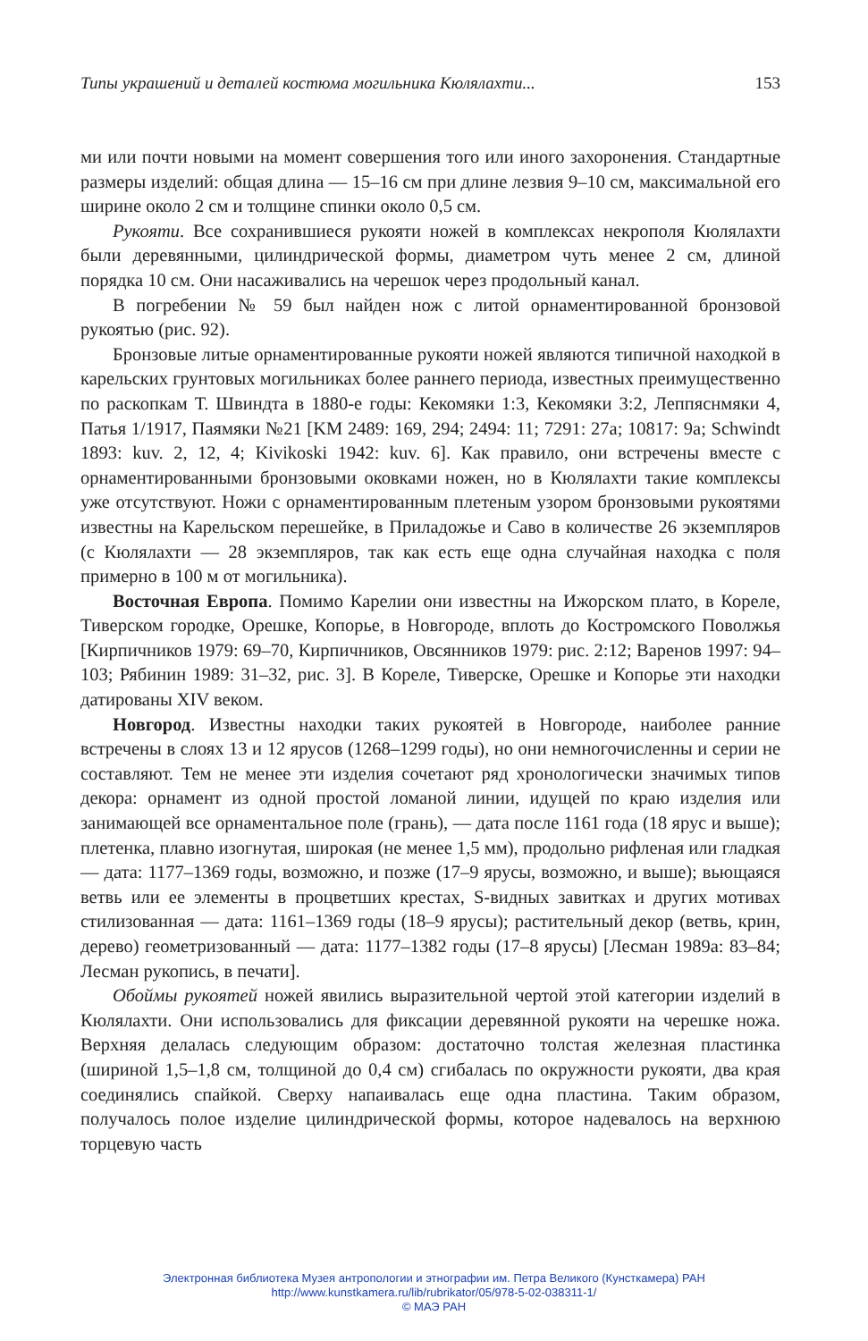Типы украшений и деталей костюма могильника Кюлялахти... 153
ми или почти новыми на момент совершения того или иного захоронения. Стандартные размеры изделий: общая длина — 15–16 см при длине лезвия 9–10 см, максимальной его ширине около 2 см и толщине спинки около 0,5 см.
Рукояти. Все сохранившиеся рукояти ножей в комплексах некрополя Кюлялахти были деревянными, цилиндрической формы, диаметром чуть менее 2 см, длиной порядка 10 см. Они насаживались на черешок через продольный канал.
В погребении № 59 был найден нож с литой орнаментированной бронзовой рукоятью (рис. 92).
Бронзовые литые орнаментированные рукояти ножей являются типичной находкой в карельских грунтовых могильниках более раннего периода, известных преимущественно по раскопкам Т. Швиндта в 1880-е годы: Кекомяки 1:3, Кекомяки 3:2, Леппяснмяки 4, Патья 1/1917, Паямяки №21 [KM 2489: 169, 294; 2494: 11; 7291: 27a; 10817: 9a; Schwindt 1893: kuv. 2, 12, 4; Kivikoski 1942: kuv. 6]. Как правило, они встречены вместе с орнаментированными бронзовыми оковками ножен, но в Кюлялахти такие комплексы уже отсутствуют. Ножи с орнаментированным плетеным узором бронзовыми рукоятями известны на Карельском перешейке, в Приладожье и Саво в количестве 26 экземпляров (с Кюлялахти — 28 экземпляров, так как есть еще одна случайная находка с поля примерно в 100 м от могильника).
Восточная Европа. Помимо Карелии они известны на Ижорском плато, в Кореле, Тиверском городке, Орешке, Копорье, в Новгороде, вплоть до Костромского Поволжья [Кирпичников 1979: 69–70, Кирпичников, Овсянников 1979: рис. 2:12; Варенов 1997: 94–103; Рябинин 1989: 31–32, рис. 3]. В Кореле, Тиверске, Орешке и Копорье эти находки датированы XIV веком.
Новгород. Известны находки таких рукоятей в Новгороде, наиболее ранние встречены в слоях 13 и 12 ярусов (1268–1299 годы), но они немногочисленны и серии не составляют. Тем не менее эти изделия сочетают ряд хронологически значимых типов декора: орнамент из одной простой ломаной линии, идущей по краю изделия или занимающей все орнаментальное поле (грань), — дата после 1161 года (18 ярус и выше); плетенка, плавно изогнутая, широкая (не менее 1,5 мм), продольно рифленая или гладкая — дата: 1177–1369 годы, возможно, и позже (17–9 ярусы, возможно, и выше); вьющаяся ветвь или ее элементы в процветших крестах, S-видных завитках и других мотивах стилизованная — дата: 1161–1369 годы (18–9 ярусы); растительный декор (ветвь, крин, дерево) геометризованный — дата: 1177–1382 годы (17–8 ярусы) [Лесман 1989a: 83–84; Лесман рукопись, в печати].
Обоймы рукоятей ножей явились выразительной чертой этой категории изделий в Кюлялахти. Они использовались для фиксации деревянной рукояти на черешке ножа. Верхняя делалась следующим образом: достаточно толстая железная пластинка (шириной 1,5–1,8 см, толщиной до 0,4 см) сгибалась по окружности рукояти, два края соединялись спайкой. Сверху напаивалась еще одна пластина. Таким образом, получалось полое изделие цилиндрической формы, которое надевалось на верхнюю торцевую часть
Электронная библиотека Музея антропологии и этнографии им. Петра Великого (Кунсткамера) РАН
http://www.kunstkamera.ru/lib/rubrikator/05/978-5-02-038311-1/
© МАЭ РАН